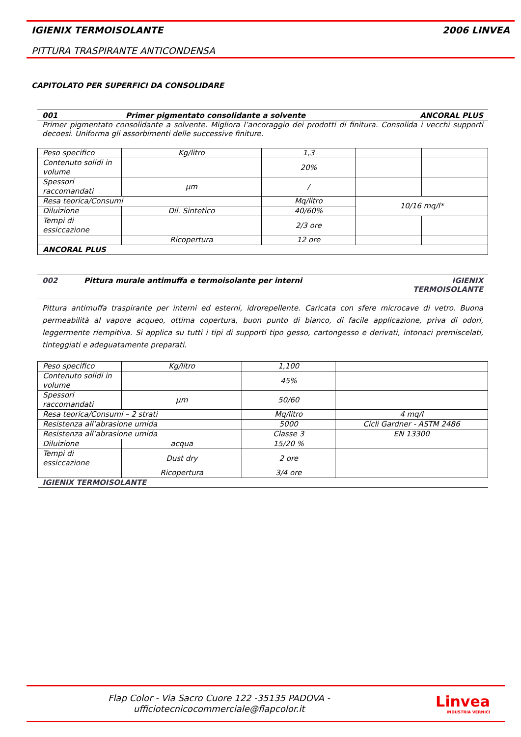IGIENIX TERMOISOLANTE 2006 LINVEA
PITTURA TRASPIRANTE ANTICONDENSA
CAPITOLATO PER SUPERFICI DA CONSOLIDARE
001 Primer pigmentato consolidante a solvente ANCORAL PLUS
Primer pigmentato consolidante a solvente. Migliora l’ancoraggio dei prodotti di finitura. Consolida i vecchi supporti decoesi. Uniforma gli assorbimenti delle successive finiture.
| Peso specifico | Kg/litro | 1,3 | | |
| Contenuto solidi in volume | | 20% | | |
| Spessori raccomandati | µm | / | | |
| Resa teorica/Consumi | | Mq/litro | 10/16 mq/l* | |
| Diluizione | Dil. Sintetico | 40/60% | | |
| Tempi di essiccazione | | 2/3 ore | | |
| | Ricopertura | 12 ore | | |
| ANCORAL PLUS | | | | |
002 Pittura murale antimuffa e termoisolante per interni IGIENIX
TERMOISOLANTE
Pittura antimuffa traspirante per interni ed esterni, idrorepellente. Caricata con sfere microcave di vetro. Buona permeabilità al vapore acqueo, ottima copertura, buon punto di bianco, di facile applicazione, priva di odori, leggermente riempitiva. Si applica su tutti i tipi di supporti tipo gesso, cartongesso e derivati, intonaci premiscelati, tinteggiati e adeguatamente preparati.
| Peso specifico | Kg/litro | 1,100 | |
| Contenuto solidi in volume | | 45% | |
| Spessori raccomandati | µm | 50/60 | |
| Resa teorica/Consumi – 2 strati | | Mq/litro | 4 mq/l |
| Resistenza all’abrasione umida | | 5000 | Cicli Gardner - ASTM 2486 |
| Resistenza all’abrasione umida | | Classe 3 | EN 13300 |
| Diluizione | acqua | 15/20 % | |
| Tempi di essiccazione | Dust dry | 2 ore | |
| | Ricopertura | 3/4 ore | |
| IGIENIX TERMOISOLANTE | | | |
Flap Color - Via Sacro Cuore 122 -35135 PADOVA -
ufficiotecnicocommerciale@flapcolor.it
Linvea
INDUSTRIA VERNICI